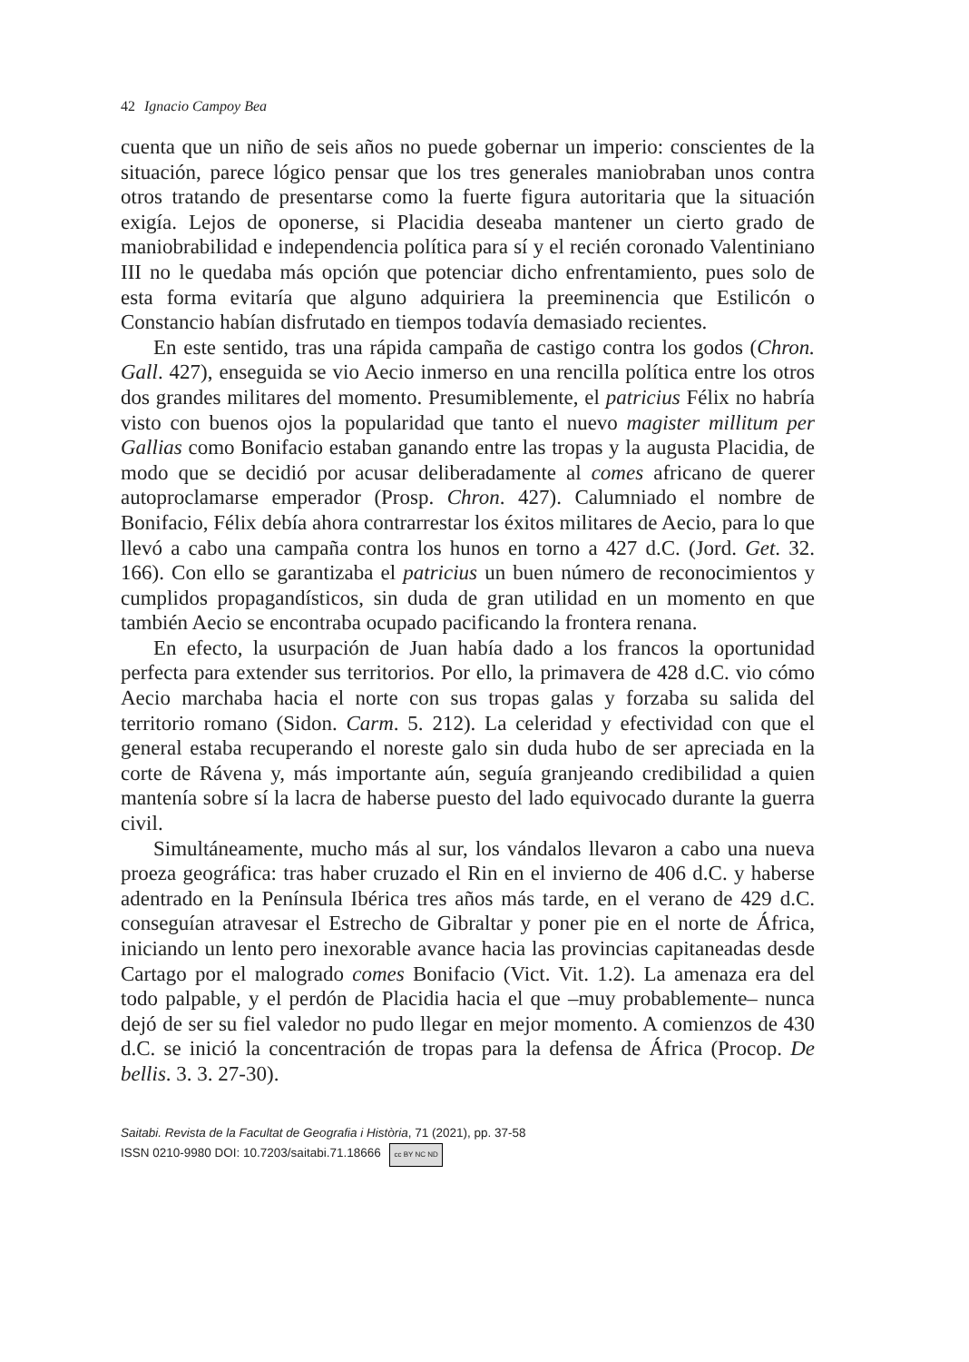42 Ignacio Campoy Bea
cuenta que un niño de seis años no puede gobernar un imperio: conscientes de la situación, parece lógico pensar que los tres generales maniobraban unos contra otros tratando de presentarse como la fuerte figura autoritaria que la situación exigía. Lejos de oponerse, si Placidia deseaba mantener un cierto grado de maniobrabilidad e independencia política para sí y el recién coronado Valentiniano III no le quedaba más opción que potenciar dicho enfrentamiento, pues solo de esta forma evitaría que alguno adquiriera la preeminencia que Estilicón o Constancio habían disfrutado en tiempos todavía demasiado recientes.
En este sentido, tras una rápida campaña de castigo contra los godos (Chron. Gall. 427), enseguida se vio Aecio inmerso en una rencilla política entre los otros dos grandes militares del momento. Presumiblemente, el patricius Félix no habría visto con buenos ojos la popularidad que tanto el nuevo magister millitum per Gallias como Bonifacio estaban ganando entre las tropas y la augusta Placidia, de modo que se decidió por acusar deliberadamente al comes africano de querer autoproclamarse emperador (Prosp. Chron. 427). Calumniado el nombre de Bonifacio, Félix debía ahora contrarrestar los éxitos militares de Aecio, para lo que llevó a cabo una campaña contra los hunos en torno a 427 d.C. (Jord. Get. 32. 166). Con ello se garantizaba el patricius un buen número de reconocimientos y cumplidos propagandísticos, sin duda de gran utilidad en un momento en que también Aecio se encontraba ocupado pacificando la frontera renana.
En efecto, la usurpación de Juan había dado a los francos la oportunidad perfecta para extender sus territorios. Por ello, la primavera de 428 d.C. vio cómo Aecio marchaba hacia el norte con sus tropas galas y forzaba su salida del territorio romano (Sidon. Carm. 5. 212). La celeridad y efectividad con que el general estaba recuperando el noreste galo sin duda hubo de ser apreciada en la corte de Rávena y, más importante aún, seguía granjeando credibilidad a quien mantenía sobre sí la lacra de haberse puesto del lado equivocado durante la guerra civil.
Simultáneamente, mucho más al sur, los vándalos llevaron a cabo una nueva proeza geográfica: tras haber cruzado el Rin en el invierno de 406 d.C. y haberse adentrado en la Península Ibérica tres años más tarde, en el verano de 429 d.C. conseguían atravesar el Estrecho de Gibraltar y poner pie en el norte de África, iniciando un lento pero inexorable avance hacia las provincias capitaneadas desde Cartago por el malogrado comes Bonifacio (Vict. Vit. 1.2). La amenaza era del todo palpable, y el perdón de Placidia hacia el que –muy probablemente– nunca dejó de ser su fiel valedor no pudo llegar en mejor momento. A comienzos de 430 d.C. se inició la concentración de tropas para la defensa de África (Procop. De bellis. 3. 3. 27-30).
Saitabi. Revista de la Facultat de Geografia i Història, 71 (2021), pp. 37-58
ISSN 0210-9980 DOI: 10.7203/saitabi.71.18666 cc BY NC ND